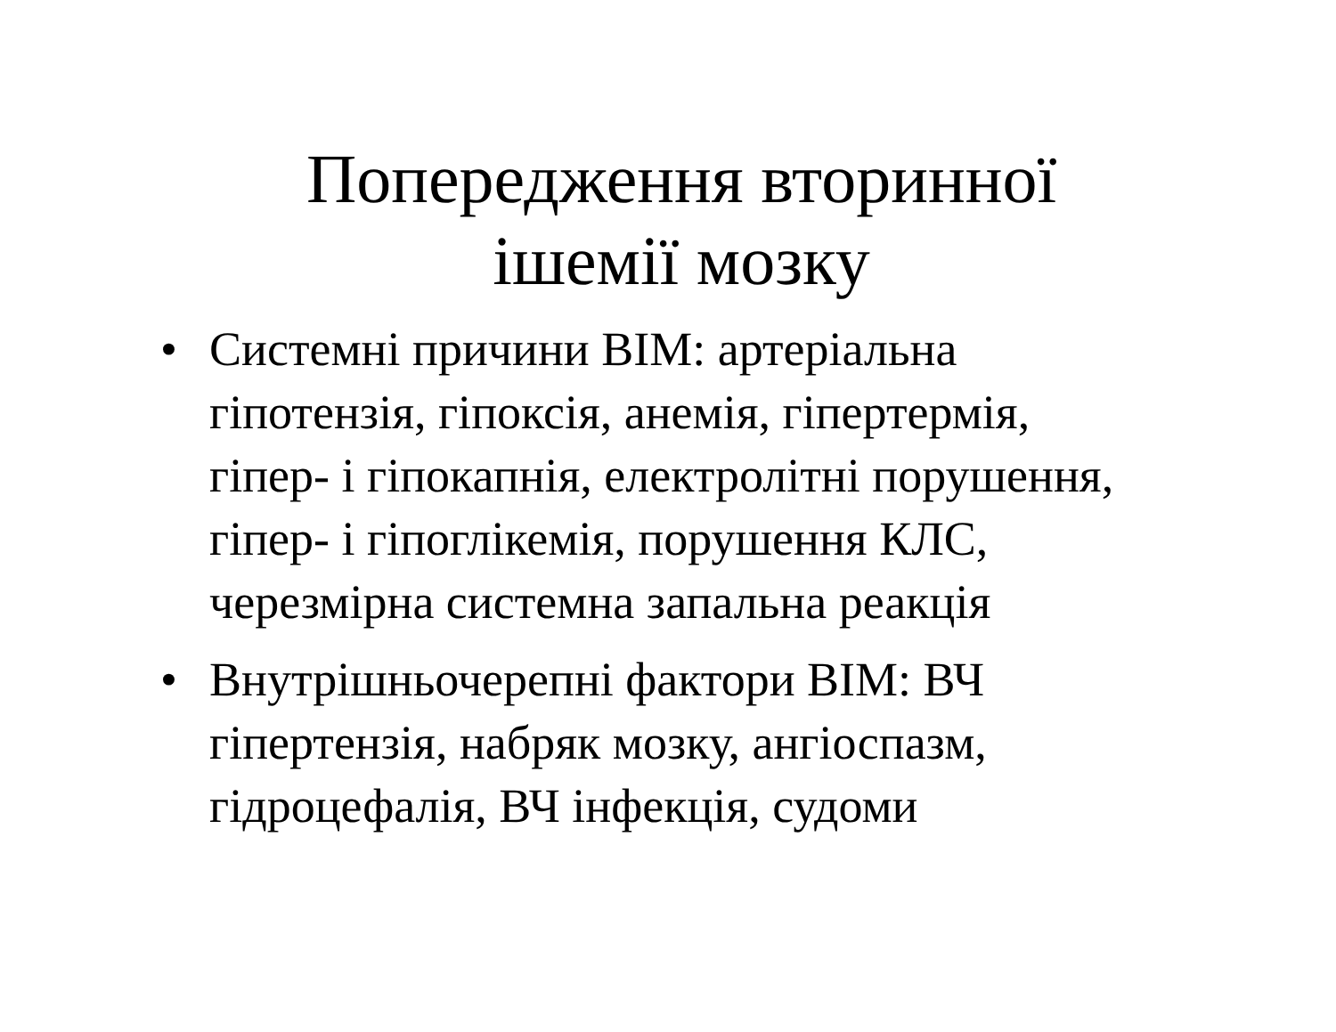Попередження вторинної
ішемії мозку
• Системні причини ВІМ: артеріальна гіпотензія, гіпоксія, анемія, гіпертермія, гіпер- і гіпокапнія, електролітні порушення, гіпер- і гіпоглікемія, порушення КЛС, черезмірна системна запальна реакція
• Внутрішньочерепні фактори ВІМ: ВЧ гіпертензія, набряк мозку, ангіоспазм, гідроцефалія, ВЧ інфекція, судоми